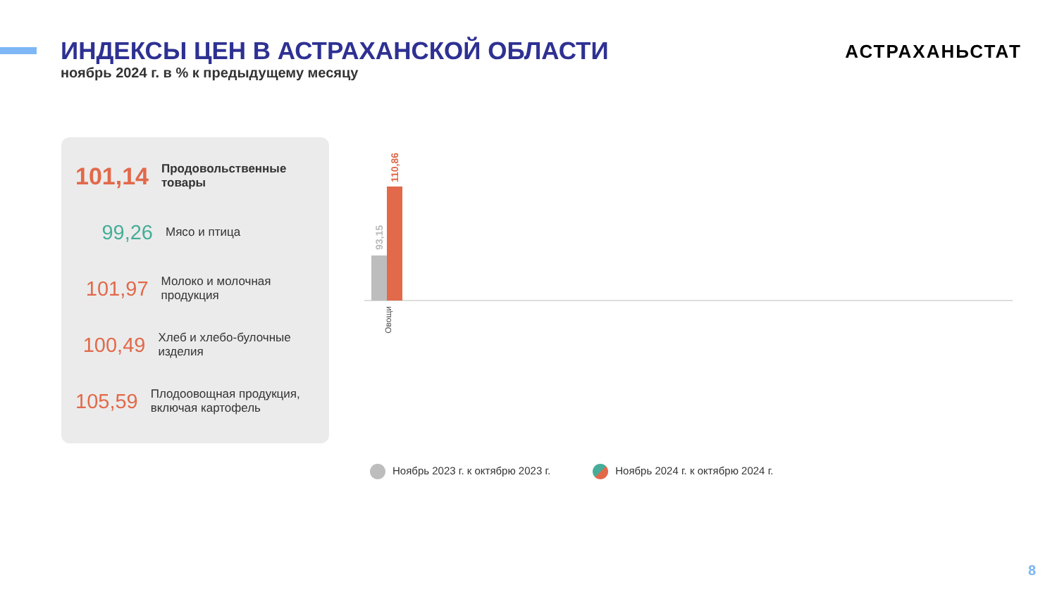ИНДЕКСЫ ЦЕН В АСТРАХАНСКОЙ ОБЛАСТИ
ноябрь 2024 г. в % к предыдущему месяцу
АСТРАХАНЬСТАТ
101,14
Продовольственные товары
99,26
Мясо и птица
101,97
Молоко и молочная продукция
100,49
Хлеб и хлебо-булочные изделия
105,59
Плодоовощная продукция, включая картофель
93,15
110,86
Овощи
Ноябрь 2023 г. к октябрю 2023 г. Ноябрь 2024 г. к октябрю 2024 г.
Масло сливочное 101,49 108,40 Сметана 98,06 104,54 Сыр 99,88 103,46 Фрукты и цитрусовые 104,87 101,83 Мука пшеничная 99,88 101,54 Творог 99,70 101,53 Яйца куриные 104,39 101,40 Молоко питьевое 98,85 101,10 Колбасные изделия и продукты из мяса и птицы 100,94 100,36 Макаронные и крупяные изделия 100,64 100,08 Чай, кофе, какао 99,74 100,07 Соль, соус, специи, концентраты 100,60 99,96 Сахар-песок 98,51 99,15
8